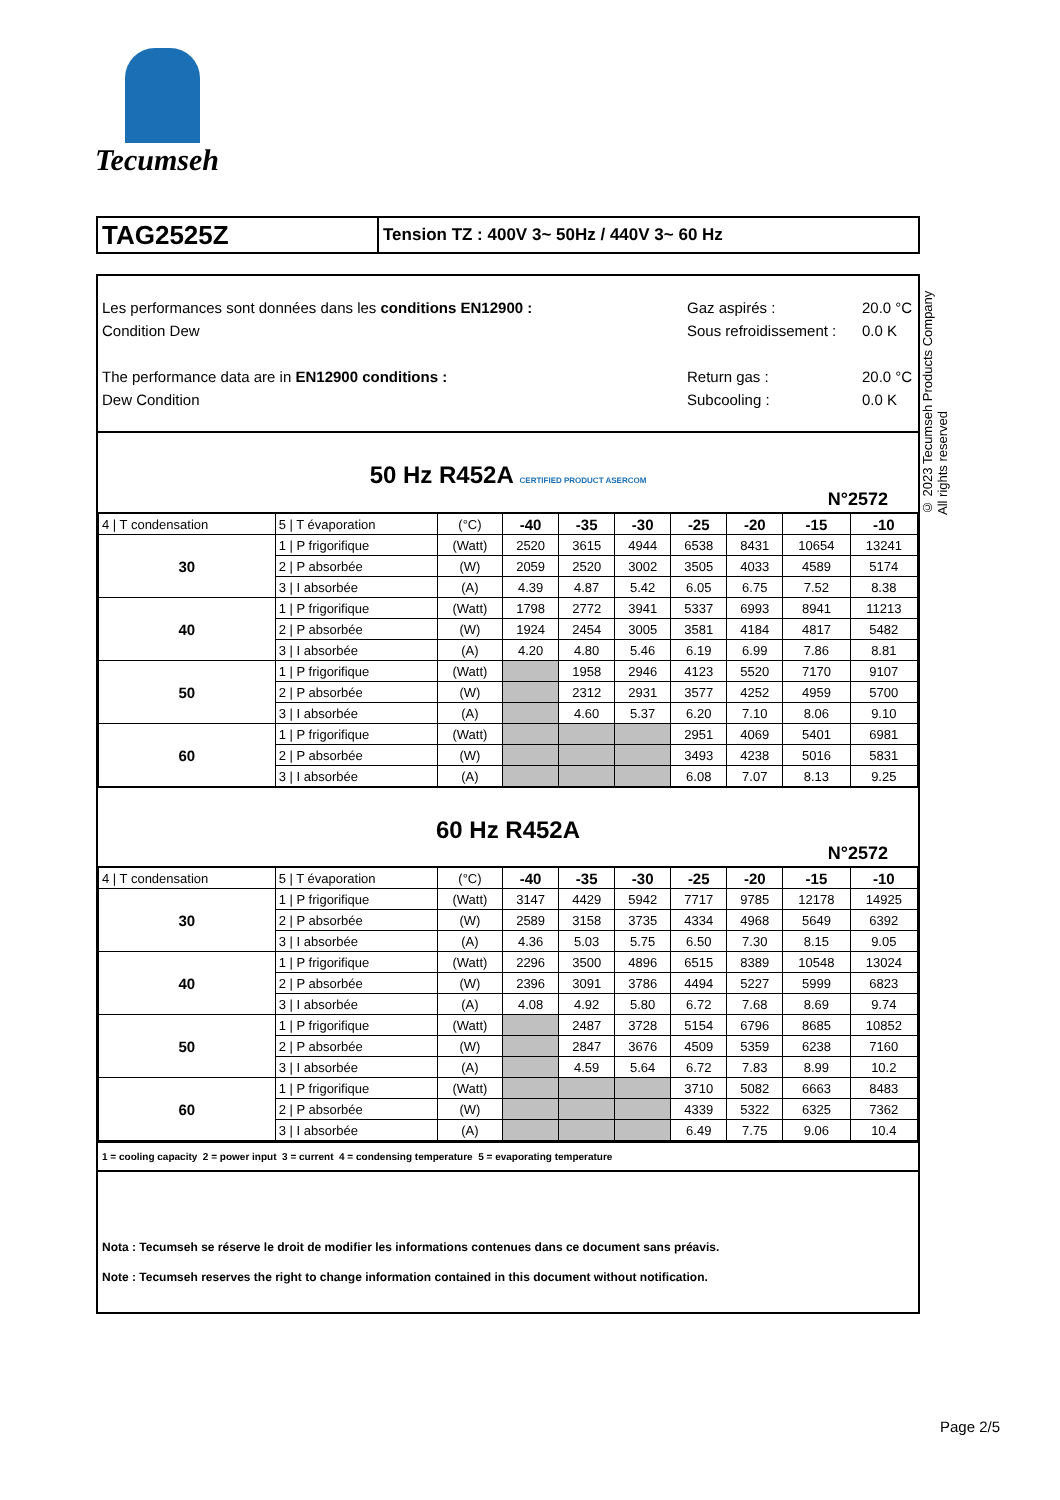Tecumseh
TAG2525Z
Tension TZ : 400V 3~ 50Hz / 440V 3~ 60 Hz
Les performances sont données dans les conditions EN12900 :
Condition Dew
The performance data are in EN12900 conditions :
Dew Condition
Gaz aspirés :
Sous refroidissement :
Return gas :
Subcooling :
20.0 °C
0.0 K
20.0 °C
0.0 K
50 Hz R452A CERTIFIED PRODUCT ASERCOM
N°2572
| 4 / T condensation | 5 / T évaporation | (°C) | -40 | -35 | -30 | -25 | -20 | -15 | -10 |
| 30 | 1 / P frigorifique | (Watt) | 2520 | 3615 | 4944 | 6538 | 8431 | 10654 | 13241 |
| | 2 / P absorbée | (W) | 2059 | 2520 | 3002 | 3505 | 4033 | 4589 | 5174 |
| | 3 / I absorbée | (A) | 4.39 | 4.87 | 5.42 | 6.05 | 6.75 | 7.52 | 8.38 |
| 40 | 1 / P frigorifique | (Watt) | 1798 | 2772 | 3941 | 5337 | 6993 | 8941 | 11213 |
| | 2 / P absorbée | (W) | 1924 | 2454 | 3005 | 3581 | 4184 | 4817 | 5482 |
| | 3 / I absorbée | (A) | 4.20 | 4.80 | 5.46 | 6.19 | 6.99 | 7.86 | 8.81 |
| 50 | 1 / P frigorifique | (Watt) | | 1958 | 2946 | 4123 | 5520 | 7170 | 9107 |
| | 2 / P absorbée | (W) | | 2312 | 2931 | 3577 | 4252 | 4959 | 5700 |
| | 3 / I absorbée | (A) | | 4.60 | 5.37 | 6.20 | 7.10 | 8.06 | 9.10 |
| 60 | 1 / P frigorifique | (Watt) | | | | 2951 | 4069 | 5401 | 6981 |
| | 2 / P absorbée | (W) | | | | 3493 | 4238 | 5016 | 5831 |
| | 3 / I absorbée | (A) | | | | 6.08 | 7.07 | 8.13 | 9.25 |
60 Hz R452A
N°2572
| 4 / T condensation | 5 / T évaporation | (°C) | -40 | -35 | -30 | -25 | -20 | -15 | -10 |
| 30 | 1 / P frigorifique | (Watt) | 3147 | 4429 | 5942 | 7717 | 9785 | 12178 | 14925 |
| | 2 / P absorbée | (W) | 2589 | 3158 | 3735 | 4334 | 4968 | 5649 | 6392 |
| | 3 / I absorbée | (A) | 4.36 | 5.03 | 5.75 | 6.50 | 7.30 | 8.15 | 9.05 |
| 40 | 1 / P frigorifique | (Watt) | 2296 | 3500 | 4896 | 6515 | 8389 | 10548 | 13024 |
| | 2 / P absorbée | (W) | 2396 | 3091 | 3786 | 4494 | 5227 | 5999 | 6823 |
| | 3 / I absorbée | (A) | 4.08 | 4.92 | 5.80 | 6.72 | 7.68 | 8.69 | 9.74 |
| 50 | 1 / P frigorifique | (Watt) | | 2487 | 3728 | 5154 | 6796 | 8685 | 10852 |
| | 2 / P absorbée | (W) | | 2847 | 3676 | 4509 | 5359 | 6238 | 7160 |
| | 3 / I absorbée | (A) | | 4.59 | 5.64 | 6.72 | 7.83 | 8.99 | 10.2 |
| 60 | 1 / P frigorifique | (Watt) | | | | 3710 | 5082 | 6663 | 8483 |
| | 2 / P absorbée | (W) | | | | 4339 | 5322 | 6325 | 7362 |
| | 3 / I absorbée | (A) | | | | 6.49 | 7.75 | 9.06 | 10.4 |
1 = cooling capacity 2 = power input 3 = current 4 = condensing temperature 5 = evaporating temperature
Nota : Tecumseh se réserve le droit de modifier les informations contenues dans ce document sans préavis.
Note : Tecumseh reserves the right to change information contained in this document without notification.
© 2023 Tecumseh Products Company All rights reserved
Page 2/5